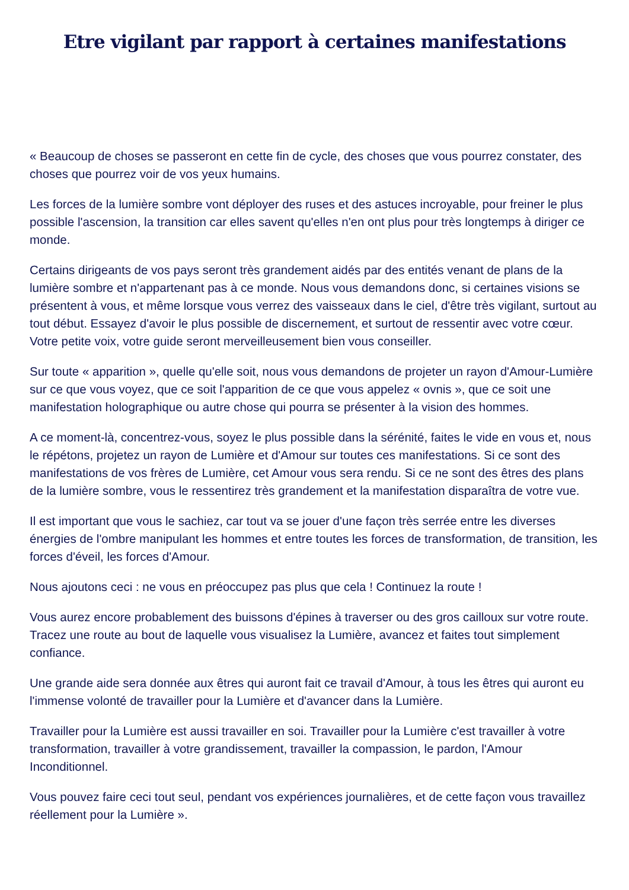Etre vigilant par rapport à certaines manifestations
« Beaucoup de choses se passeront en cette fin de cycle, des choses que vous pourrez constater, des choses que pourrez voir de vos yeux humains.
Les forces de la lumière sombre vont déployer des ruses et des astuces incroyable, pour freiner le plus possible l'ascension, la transition car elles savent qu'elles n'en ont plus pour très longtemps à diriger ce monde.
Certains dirigeants de vos pays seront très grandement aidés par des entités venant de plans de la lumière sombre et n'appartenant pas à ce monde. Nous vous demandons donc, si certaines visions se présentent à vous, et même lorsque vous verrez des vaisseaux dans le ciel, d'être très vigilant, surtout au tout début. Essayez d'avoir le plus possible de discernement, et surtout de ressentir avec votre cœur. Votre petite voix, votre guide seront merveilleusement bien vous conseiller.
Sur toute « apparition », quelle qu'elle soit, nous vous demandons de projeter un rayon d'Amour-Lumière sur ce que vous voyez, que ce soit l'apparition de ce que vous appelez « ovnis », que ce soit une manifestation holographique ou autre chose qui pourra se présenter à la vision des hommes.
A ce moment-là, concentrez-vous, soyez le plus possible dans la sérénité, faites le vide en vous et, nous le répétons, projetez un rayon de Lumière et d'Amour sur toutes ces manifestations. Si ce sont des manifestations de vos frères de Lumière, cet Amour vous sera rendu. Si ce ne sont des êtres des plans de la lumière sombre, vous le ressentirez très grandement et la manifestation disparaîtra de votre vue.
Il est important que vous le sachiez, car tout va se jouer d'une façon très serrée entre les diverses énergies de l'ombre manipulant les hommes et entre toutes les forces de transformation, de transition, les forces d'éveil, les forces d'Amour.
Nous ajoutons ceci : ne vous en préoccupez pas plus que cela ! Continuez la route !
Vous aurez encore probablement des buissons d'épines à traverser ou des gros cailloux sur votre route. Tracez une route au bout de laquelle vous visualisez la Lumière, avancez et faites tout simplement confiance.
Une grande aide sera donnée aux êtres qui auront fait ce travail d'Amour, à tous les êtres qui auront eu l'immense volonté de travailler pour la Lumière et d'avancer dans la Lumière.
Travailler pour la Lumière est aussi travailler en soi. Travailler pour la Lumière c'est travailler à votre transformation, travailler à votre grandissement, travailler la compassion, le pardon, l'Amour Inconditionnel.
Vous pouvez faire ceci tout seul, pendant vos expériences journalières, et de cette façon vous travaillez réellement pour la Lumière ».